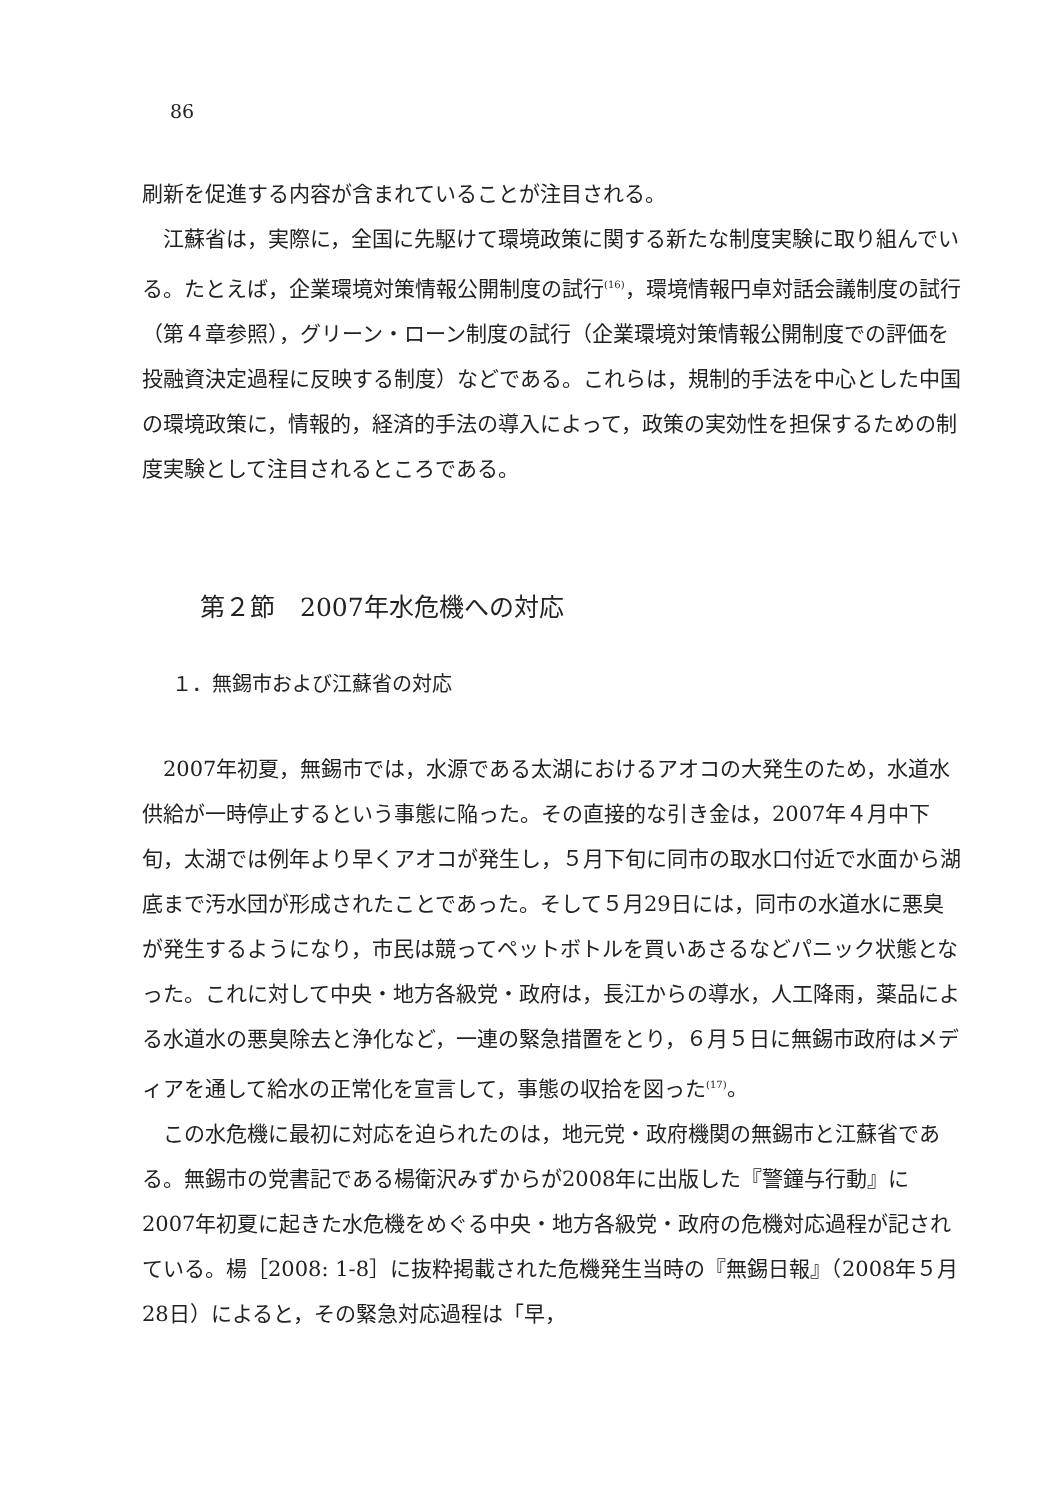86
刷新を促進する内容が含まれていることが注目される。
江蘇省は，実際に，全国に先駆けて環境政策に関する新たな制度実験に取り組んでいる。たとえば，企業環境対策情報公開制度の試行<sup>(16)</sup>，環境情報円卓対話会議制度の試行（第４章参照），グリーン・ローン制度の試行（企業環境対策情報公開制度での評価を投融資決定過程に反映する制度）などである。これらは，規制的手法を中心とした中国の環境政策に，情報的，経済的手法の導入によって，政策の実効性を担保するための制度実験として注目されるところである。
第２節　2007年水危機への対応
１．無錫市および江蘇省の対応
2007年初夏，無錫市では，水源である太湖におけるアオコの大発生のため，水道水供給が一時停止するという事態に陥った。その直接的な引き金は，2007年４月中下旬，太湖では例年より早くアオコが発生し，５月下旬に同市の取水口付近で水面から湖底まで汚水団が形成されたことであった。そして５月29日には，同市の水道水に悪臭が発生するようになり，市民は競ってペットボトルを買いあさるなどパニック状態となった。これに対して中央・地方各級党・政府は，長江からの導水，人工降雨，薬品による水道水の悪臭除去と浄化など，一連の緊急措置をとり，６月５日に無錫市政府はメディアを通して給水の正常化を宣言して，事態の収拾を図った<sup>(17)</sup>。
この水危機に最初に対応を迫られたのは，地元党・政府機関の無錫市と江蘇省である。無錫市の党書記である楊衛沢みずからが2008年に出版した『警鐘与行動』に2007年初夏に起きた水危機をめぐる中央・地方各級党・政府の危機対応過程が記されている。楊［2008: 1-8］に抜粋掲載された危機発生当時の『無錫日報』（2008年５月28日）によると，その緊急対応過程は「早，